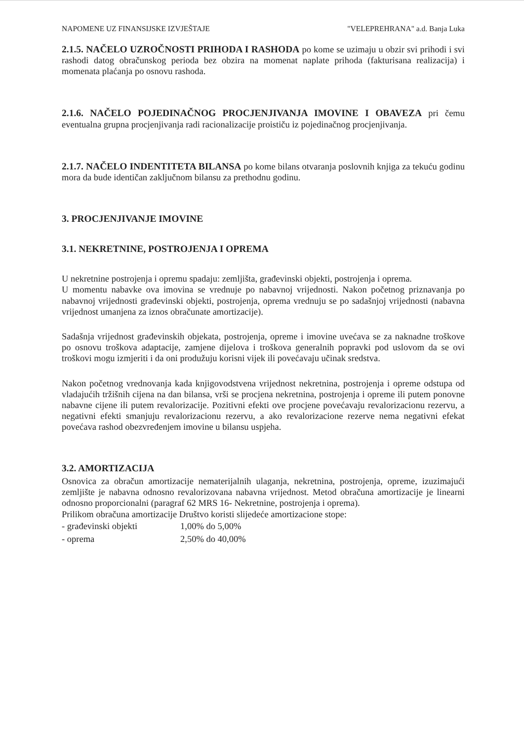NAPOMENE UZ FINANSIJSKE IZVJEŠTAJE "VELEPREHRANA" a.d. Banja Luka
2.1.5. NAČELO UZROČNOSTI PRIHODA I RASHODA po kome se uzimaju u obzir svi prihodi i svi rashodi datog obračunskog perioda bez obzira na momenat naplate prihoda (fakturisana realizacija) i momenata plaćanja po osnovu rashoda.
2.1.6. NAČELO POJEDINAČNOG PROCJENJIVANJA IMOVINE I OBAVEZA pri čemu eventualna grupna procjenjivanja radi racionalizacije proističu iz pojedinačnog procjenjivanja.
2.1.7. NAČELO INDENTITETA BILANSA po kome bilans otvaranja poslovnih knjiga za tekuću godinu mora da bude identičan zaključnom bilansu za prethodnu godinu.
3. PROCJENJIVANJE IMOVINE
3.1. NEKRETNINE, POSTROJENJA I OPREMA
U nekretnine postrojenja i opremu spadaju: zemljišta, građevinski objekti, postrojenja i oprema.
U momentu nabavke ova imovina se vrednuje po nabavnoj vrijednosti. Nakon početnog priznavanja po nabavnoj vrijednosti građevinski objekti, postrojenja, oprema vrednuju se po sadašnjoj vrijednosti (nabavna vrijednost umanjena za iznos obračunate amortizacije).
Sadašnja vrijednost građevinskih objekata, postrojenja, opreme i imovine uvećava se za naknadne troškove po osnovu troškova adaptacije, zamjene dijelova i troškova generalnih popravki pod uslovom da se ovi troškovi mogu izmjeriti i da oni produžuju korisni vijek ili povećavaju učinak sredstva.
Nakon početnog vrednovanja kada knjigovodstvena vrijednost nekretnina, postrojenja i opreme odstupa od vladajućih tržišnih cijena na dan bilansa, vrši se procjena nekretnina, postrojenja i opreme ili putem ponovne nabavne cijene ili putem revalorizacije. Pozitivni efekti ove procjene povećavaju revalorizacionu rezervu, a negativni efekti smanjuju revalorizacionu rezervu, a ako revalorizacione rezerve nema negativni efekat povećava rashod obezvređenjem imovine u bilansu uspjeha.
3.2. AMORTIZACIJA
Osnovica za obračun amortizacije nematerijalnih ulaganja, nekretnina, postrojenja, opreme, izuzimajući zemljište je nabavna odnosno revalorizovana nabavna vrijednost. Metod obračuna amortizacije je linearni odnosno proporcionalni (paragraf 62 MRS 16- Nekretnine, postrojenja i oprema).
Prilikom obračuna amortizacije Društvo koristi slijedeće amortizacione stope:
| - građevinski objekti | 1,00% do 5,00% |
| - oprema | 2,50% do 40,00% |